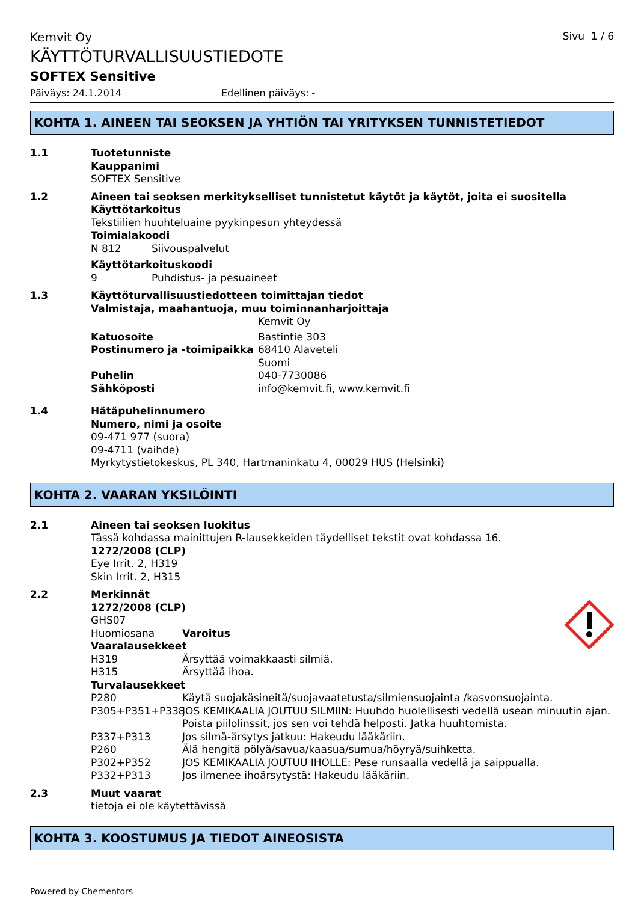Kemvit Oy Sivu 1 / 6
KÄYTTÖTURVALLISUUSTIEDOTE
SOFTEX Sensitive
Päiväys: 24.1.2014 Edellinen päiväys: -
KOHTA 1. AINEEN TAI SEOKSEN JA YHTIÖN TAI YRITYKSEN TUNNISTETIEDOT
1.1
Tuotetunniste
Kauppanimi
SOFTEX Sensitive
1.2
Aineen tai seoksen merkitykselliset tunnistetut käytöt ja käytöt, joita ei suositella
Käyttötarkoitus
Tekstiilien huuhteluaine pyykinpesun yhteydessä
Toimialakoodi
N 812 Siivouspalvelut
Käyttötarkoituskoodi
9 Puhdistus- ja pesuaineet
1.3
Käyttöturvallisuustiedotteen toimittajan tiedot
Valmistaja, maahantuoja, muu toiminnanharjoittaja
Kemvit Oy
Katuosoite Bastintie 303
Postinumero ja -toimipaikka 68410 Alaveteli
Suomi
Puhelin 040-7730086
Sähköposti info@kemvit.fi, www.kemvit.fi
1.4
Hätäpuhelinnumero
Numero, nimi ja osoite
09-471 977 (suora)
09-4711 (vaihde)
Myrkytystietokeskus, PL 340, Hartmaninkatu 4, 00029 HUS (Helsinki)
KOHTA 2. VAARAN YKSILÖINTI
2.1
Aineen tai seoksen luokitus
Tässä kohdassa mainittujen R-lausekkeiden täydelliset tekstit ovat kohdassa 16.
1272/2008 (CLP)
Eye Irrit. 2, H319
Skin Irrit. 2, H315
2.2
Merkinnät
1272/2008 (CLP)
GHS07
Huomiosana Varoitus
Vaaralausekkeet
H319 Ärsyttää voimakkaasti silmiä.
H315 Ärsyttää ihoa.
Turvalausekkeet
P280 Käytä suojakäsineitä/suojavaatetusta/silmiensuojainta /kasvonsuojainta.
P305+P351+P338 JOS KEMIKAALIA JOUTUU SILMIIN: Huuhdo huolellisesti vedellä usean minuutin ajan. Poista piilolinssit, jos sen voi tehdä helposti. Jatka huuhtomista.
P337+P313 Jos silmä-ärsytys jatkuu: Hakeudu lääkäriin.
P260 Älä hengitä pölyä/savua/kaasua/sumua/höyryä/suihketta.
P302+P352 JOS KEMIKAALIA JOUTUU IHOLLE: Pese runsaalla vedellä ja saippualla.
P332+P313 Jos ilmenee ihoärsytystä: Hakeudu lääkäriin.
2.3
Muut vaarat
tietoja ei ole käytettävissä
KOHTA 3. KOOSTUMUS JA TIEDOT AINEOSISTA
Powered by Chementors